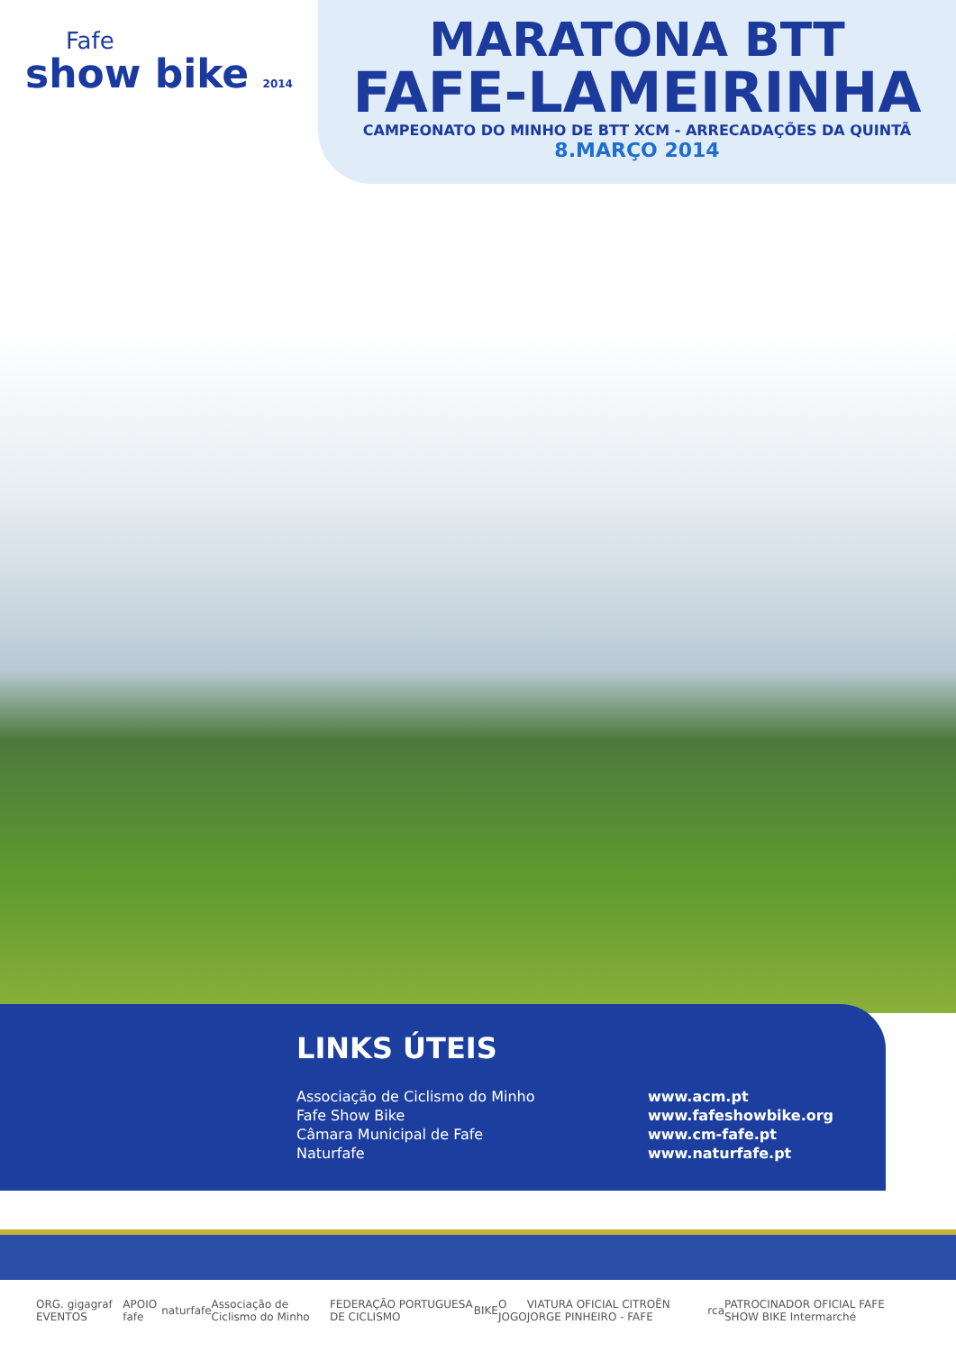Fafe
show bike 2014
MARATONA BTT
FAFE-LAMEIRINHA
CAMPEONATO DO MINHO DE BTT XCM - ARRECADAÇÕES DA QUINTÃ
8.MARÇO 2014
LINKS ÚTEIS
Associação de Ciclismo do Minho
Fafe Show Bike
Câmara Municipal de Fafe
Naturfafe
www.acm.pt
www.fafeshowbike.org
www.cm-fafe.pt
www.naturfafe.pt
ORG. gigagraf EVENTOS APOIO fafe naturfafe Associação de Ciclismo do Minho FEDERAÇÃO PORTUGUESA DE CICLISMO BIKE O JOGO VIATURA OFICIAL CITROËN JORGE PINHEIRO - FAFE rca PATROCINADOR OFICIAL FAFE SHOW BIKE Intermarché